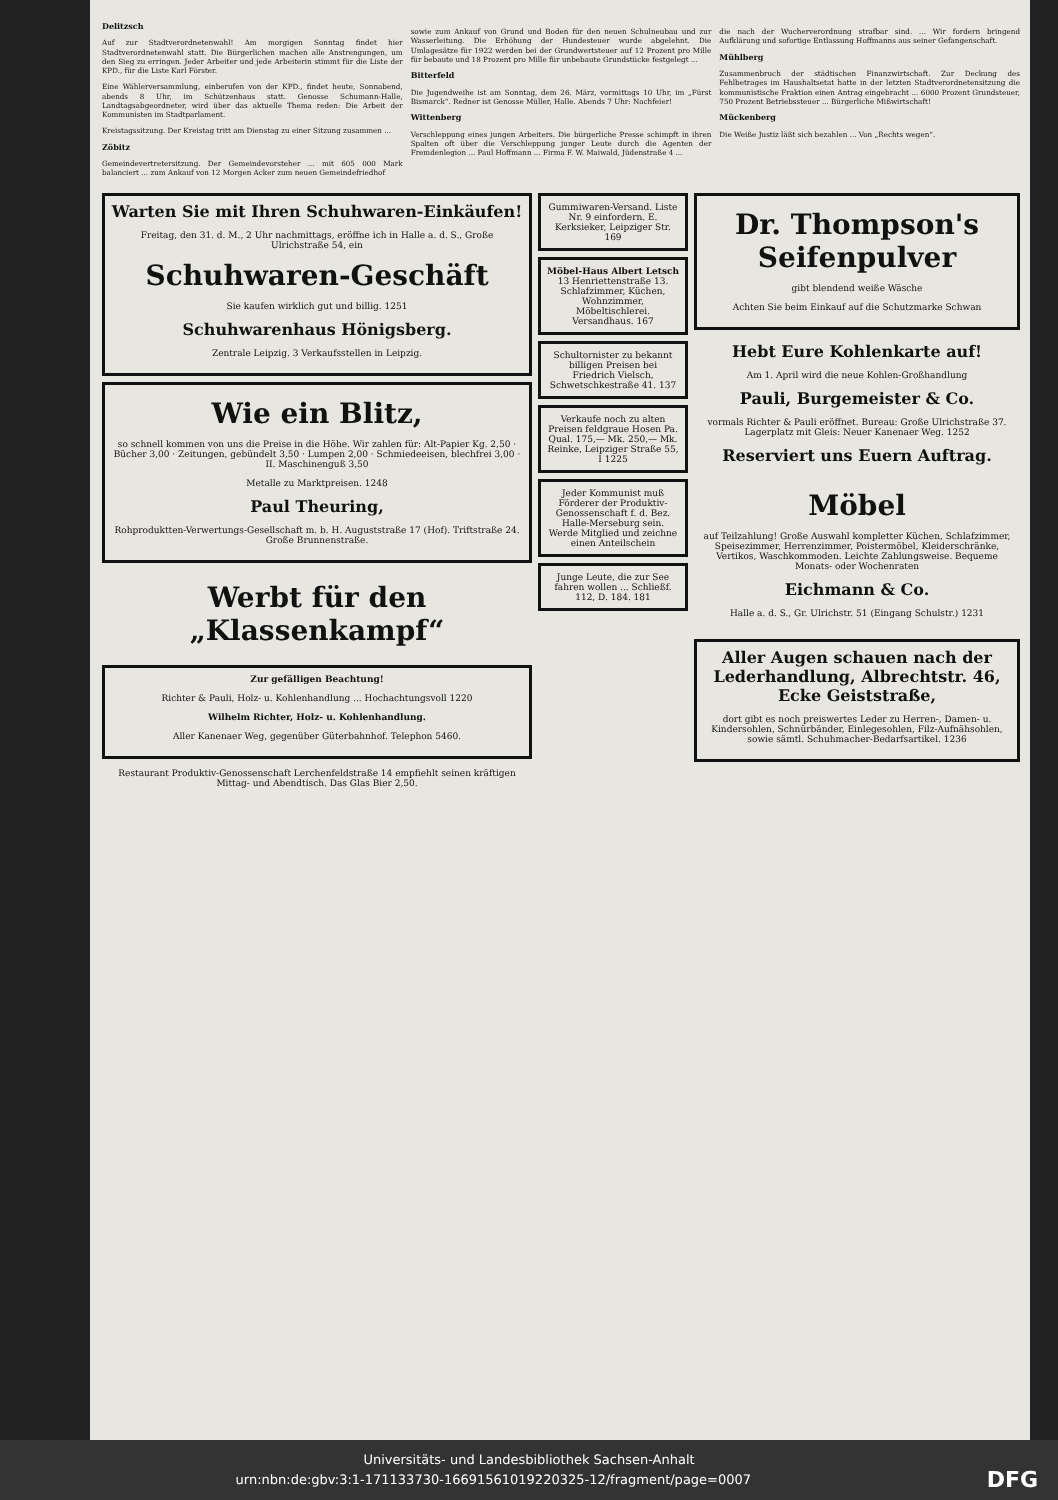Delitzsch
Auf zur Stadtverordnetenwahl! Am morgigen Sonntag findet hier Stadtverordnetenwahl statt. Die Bürgerlichen machen alle Anstrengungen, um den Sieg zu erringen. Jeder Arbeiter und jede Arbeiterin stimmt für die Liste der KPD., für die Liste Karl Förster.
Eine Wählerversammlung, einberufen von der KPD., findet heute, Sonnabend, abends 8 Uhr, im Schützenhaus statt. Genosse Schumann-Halle, Landtagsabgeordneter, wird über das aktuelle Thema reden: Die Arbeit der Kommunisten im Stadtparlament.
Kreistagssitzung. Der Kreistag tritt am Dienstag zu einer Sitzung zusammen ...
Zöbitz
Gemeindevertretersitzung. Der Gemeindevorsteher ... mit 605 000 Mark balanciert ... zum Ankauf von 12 Morgen Acker zum neuen Gemeindefriedhof
sowie zum Ankauf von Grund und Boden für den neuen Schulneubau und zur Wasserleitung. Die Erhöhung der Hundesteuer wurde abgelehnt. Die Umlagesätze für 1922 werden bei der Grundwertsteuer auf 12 Prozent pro Mille für bebaute und 18 Prozent pro Mille für unbebaute Grundstücke festgelegt ...
Bitterfeld
Die Jugendweihe ist am Sonntag, dem 26. März, vormittags 10 Uhr, im „Fürst Bismarck“. Redner ist Genosse Müller, Halle. Abends 7 Uhr: Nachfeier!
Wittenberg
Verschleppung eines jungen Arbeiters. Die bürgerliche Presse schimpft in ihren Spalten oft über die Verschleppung junger Leute durch die Agenten der Fremdenlegion ... Paul Hoffmann ... Firma F. W. Maiwald, Jüdenstraße 4 ...
die nach der Wucherverordnung strafbar sind. ... Wir fordern bringend Aufklärung und sofortige Entlassung Hoffmanns aus seiner Gefangenschaft.
Mühlberg
Zusammenbruch der städtischen Finanzwirtschaft. Zur Deckung des Fehlbetrages im Haushaltsetat hatte in der letzten Stadtverordnetensitzung die kommunistische Fraktion einen Antrag eingebracht ... 6000 Prozent Grundsteuer, 750 Prozent Betriebssteuer ... Bürgerliche Mißwirtschaft!
Mückenberg
Die Weiße Justiz läßt sich bezahlen ... Von „Rechts wegen“.
Warten Sie mit Ihren Schuhwaren-Einkäufen!
Freitag, den 31. d. M., 2 Uhr nachmittags, eröffne ich in Halle a. d. S., Große Ulrichstraße 54, ein
Schuhwaren-Geschäft
Sie kaufen wirklich gut und billig. 1251
Schuhwarenhaus Hönigsberg.
Zentrale Leipzig. 3 Verkaufsstellen in Leipzig.
Wie ein Blitz,
so schnell kommen von uns die Preise in die Höhe. Wir zahlen für: Alt-Papier Kg. 2,50 · Bücher 3,00 · Zeitungen, gebündelt 3,50 · Lumpen 2,00 · Schmiedeeisen, blechfrei 3,00 · II. Maschinenguß 3,50
Metalle zu Marktpreisen. 1248
Paul Theuring,
Rohproduktten-Verwertungs-Gesellschaft m. b. H. Auguststraße 17 (Hof). Triftstraße 24. Große Brunnenstraße.
Werbt für den „Klassenkampf“
Zur gefälligen Beachtung!
Richter & Pauli, Holz- u. Kohlenhandlung ... Hochachtungsvoll 1220
Wilhelm Richter, Holz- u. Kohlenhandlung.
Aller Kanenaer Weg, gegenüber Güterbahnhof. Telephon 5460.
Restaurant Produktiv-Genossenschaft Lerchenfeldstraße 14 empfiehlt seinen kräftigen Mittag- und Abendtisch. Das Glas Bier 2,50.
Gummiwaren-Versand. Liste Nr. 9 einfordern. E. Kerksieker, Leipziger Str. 169
Möbel-Haus Albert Letsch
13 Henriettenstraße 13. Schlafzimmer, Küchen, Wohnzimmer, Möbeltischlerei. Versandhaus. 167
Schultornister zu bekannt billigen Preisen bei Friedrich Vielsch, Schwetschkestraße 41. 137
Verkaufe noch zu alten Preisen feldgraue Hosen Pa. Qual. 175,— Mk. 250,— Mk. Reinke, Leipziger Straße 55, I 1225
Jeder Kommunist muß Förderer der Produktiv-Genossenschaft f. d. Bez. Halle-Merseburg sein. Werde Mitglied und zeichne einen Anteilschein
Junge Leute, die zur See fahren wollen ... Schließf. 112, D. 184. 181
Dr. Thompson's Seifenpulver
gibt blendend weiße Wäsche
Achten Sie beim Einkauf auf die Schutzmarke Schwan
Hebt Eure Kohlenkarte auf!
Am 1. April wird die neue Kohlen-Großhandlung
Pauli, Burgemeister & Co.
vormals Richter & Pauli eröffnet. Bureau: Große Ulrichstraße 37. Lagerplatz mit Gleis: Neuer Kanenaer Weg. 1252
Reserviert uns Euern Auftrag.
Möbel
auf Teilzahlung! Große Auswahl kompletter Küchen, Schlafzimmer, Speisezimmer, Herrenzimmer, Poistermöbel, Kleiderschränke, Vertikos, Waschkommoden. Leichte Zahlungsweise. Bequeme Monats- oder Wochenraten
Eichmann & Co.
Halle a. d. S., Gr. Ulrichstr. 51 (Eingang Schulstr.) 1231
Aller Augen schauen nach der Lederhandlung, Albrechtstr. 46, Ecke Geiststraße,
dort gibt es noch preiswertes Leder zu Herren-, Damen- u. Kindersohlen, Schnürbänder, Einlegesohlen, Filz-Aufnähsohlen, sowie sämtl. Schuhmacher-Bedarfsartikel. 1236
Universitäts- und Landesbibliothek Sachsen-Anhalt
urn:nbn:de:gbv:3:1-171133730-16691561019220325-12/fragment/page=0007 DFG